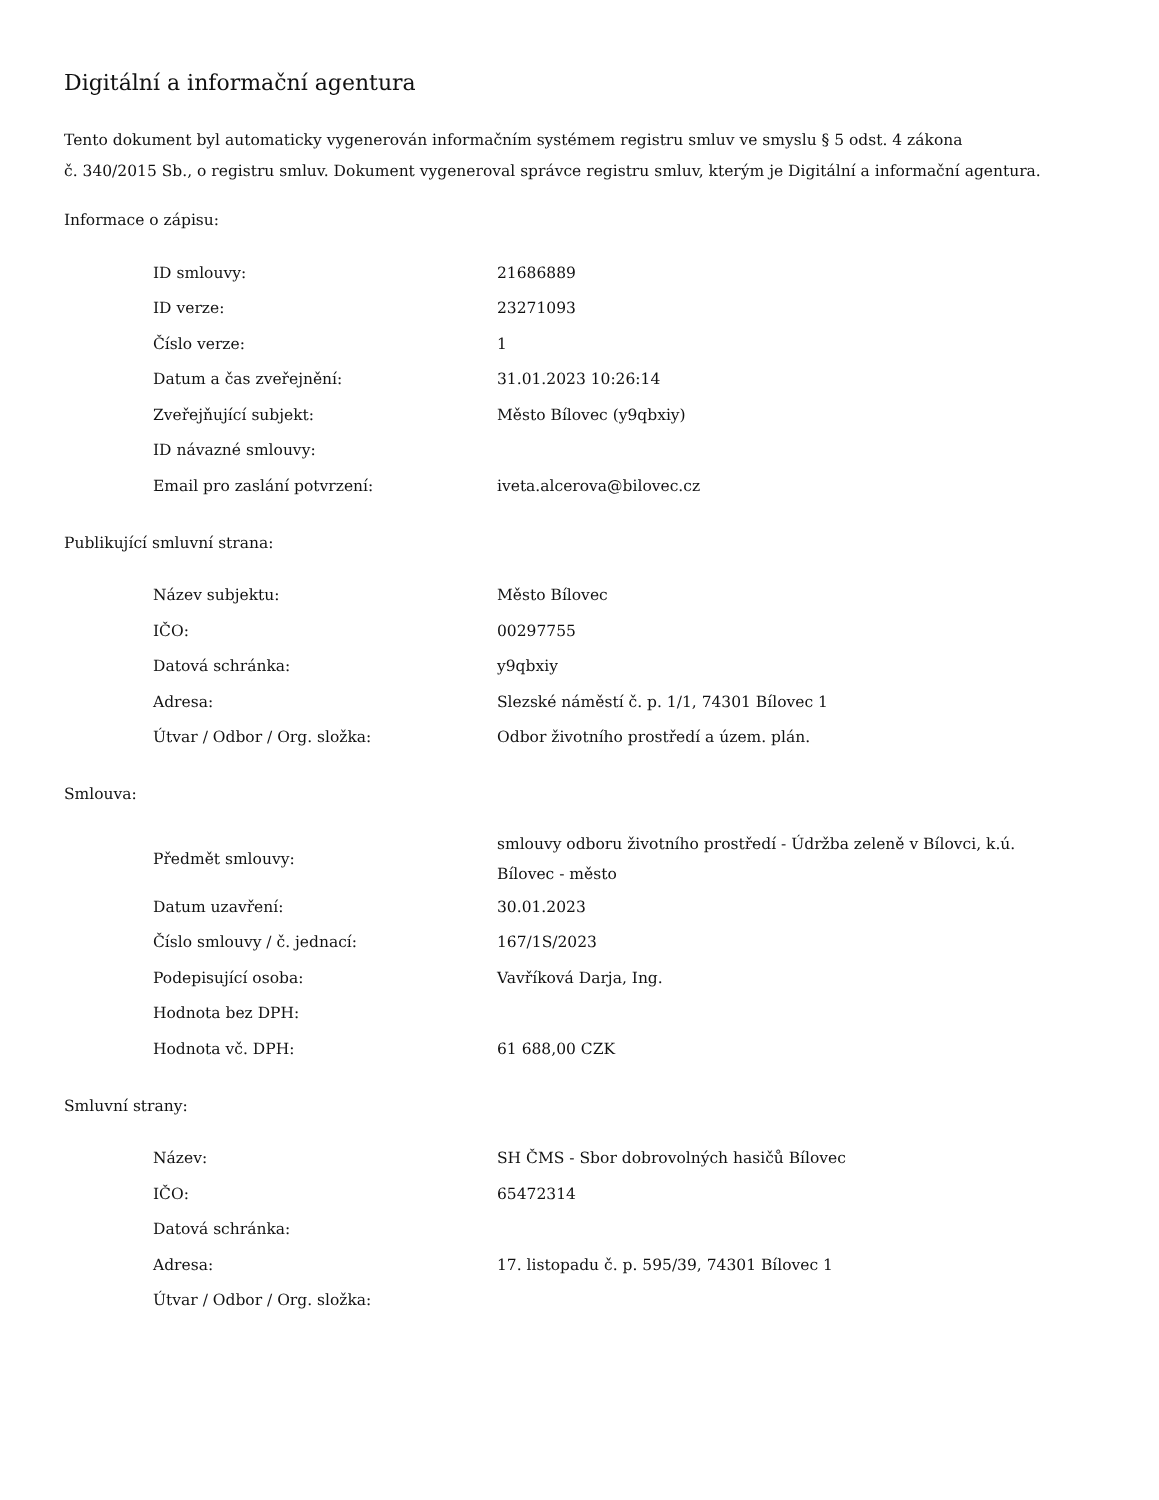Digitální a informační agentura
Tento dokument byl automaticky vygenerován informačním systémem registru smluv ve smyslu § 5 odst. 4 zákona
č. 340/2015 Sb., o registru smluv. Dokument vygeneroval správce registru smluv, kterým je Digitální a informační agentura.
Informace o zápisu:
| ID smlouvy: | 21686889 |
| ID verze: | 23271093 |
| Číslo verze: | 1 |
| Datum a čas zveřejnění: | 31.01.2023 10:26:14 |
| Zveřejňující subjekt: | Město Bílovec (y9qbxiy) |
| ID návazné smlouvy: | |
| Email pro zaslání potvrzení: | iveta.alcerova@bilovec.cz |
Publikující smluvní strana:
| Název subjektu: | Město Bílovec |
| IČO: | 00297755 |
| Datová schránka: | y9qbxiy |
| Adresa: | Slezské náměstí č. p. 1/1, 74301 Bílovec 1 |
| Útvar / Odbor / Org. složka: | Odbor životního prostředí a územ. plán. |
Smlouva:
| Předmět smlouvy: | smlouvy odboru životního prostředí - Údržba zeleně v Bílovci, k.ú. Bílovec - město |
| Datum uzavření: | 30.01.2023 |
| Číslo smlouvy / č. jednací: | 167/1S/2023 |
| Podepisující osoba: | Vavříková Darja, Ing. |
| Hodnota bez DPH: | |
| Hodnota vč. DPH: | 61 688,00 CZK |
Smluvní strany:
| Název: | SH ČMS - Sbor dobrovolných hasičů Bílovec |
| IČO: | 65472314 |
| Datová schránka: | |
| Adresa: | 17. listopadu č. p. 595/39, 74301 Bílovec 1 |
| Útvar / Odbor / Org. složka: | |